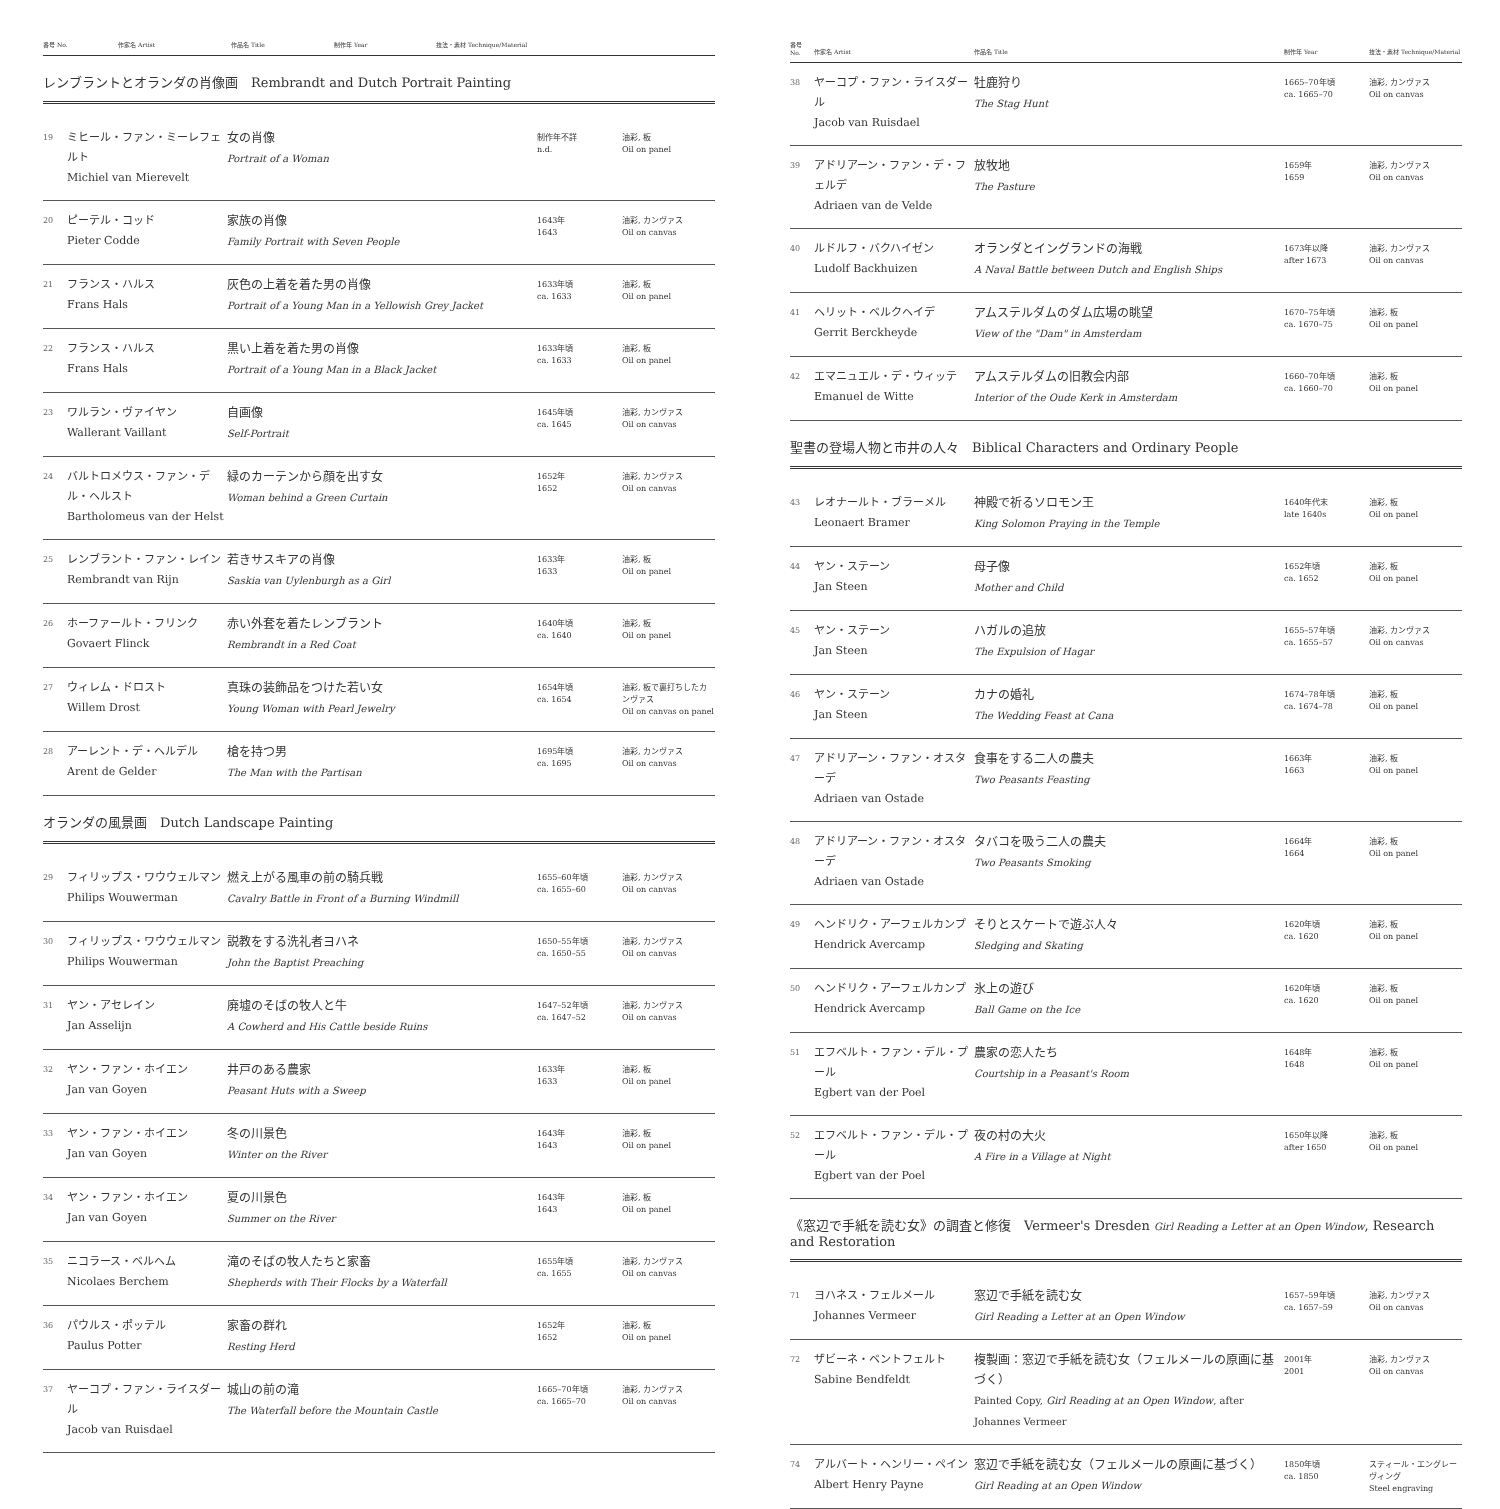| 番号 No. | 作家名 Artist | 作品名 Title | 制作年 Year | 技法・素材 Technique/Material |
| --- | --- | --- | --- | --- |
レンブラントとオランダの肖像画　Rembrandt and Dutch Portrait Painting
| 19 | ミヒール・ファン・ミーレフェルト Michiel van Mierevelt | 女の肖像 Portrait of a Woman | 制作年不詳 n.d. | 油彩, 板 Oil on panel |
| 20 | ピーテル・コッド Pieter Codde | 家族の肖像 Family Portrait with Seven People | 1643年 1643 | 油彩, カンヴァス Oil on canvas |
| 21 | フランス・ハルス Frans Hals | 灰色の上着を着た男の肖像 Portrait of a Young Man in a Yellowish Grey Jacket | 1633年頃 ca. 1633 | 油彩, 板 Oil on panel |
| 22 | フランス・ハルス Frans Hals | 黒い上着を着た男の肖像 Portrait of a Young Man in a Black Jacket | 1633年頃 ca. 1633 | 油彩, 板 Oil on panel |
| 23 | ワルラン・ヴァイヤン Wallerant Vaillant | 自画像 Self-Portrait | 1645年頃 ca. 1645 | 油彩, カンヴァス Oil on canvas |
| 24 | バルトロメウス・ファン・デル・ヘルスト Bartholomeus van der Helst | 緑のカーテンから顔を出す女 Woman behind a Green Curtain | 1652年 1652 | 油彩, カンヴァス Oil on canvas |
| 25 | レンブラント・ファン・レイン Rembrandt van Rijn | 若きサスキアの肖像 Saskia van Uylenburgh as a Girl | 1633年 1633 | 油彩, 板 Oil on panel |
| 26 | ホーファールト・フリンク Govaert Flinck | 赤い外套を着たレンブラント Rembrandt in a Red Coat | 1640年頃 ca. 1640 | 油彩, 板 Oil on panel |
| 27 | ウィレム・ドロスト Willem Drost | 真珠の装飾品をつけた若い女 Young Woman with Pearl Jewelry | 1654年頃 ca. 1654 | 油彩, 板で裏打ちしたカンヴァス Oil on canvas on panel |
| 28 | アーレント・デ・ヘルデル Arent de Gelder | 槍を持つ男 The Man with the Partisan | 1695年頃 ca. 1695 | 油彩, カンヴァス Oil on canvas |
オランダの風景画　Dutch Landscape Painting
| 29 | フィリップス・ワウウェルマン Philips Wouwerman | 燃え上がる風車の前の騎兵戦 Cavalry Battle in Front of a Burning Windmill | 1655–60年頃 ca. 1655–60 | 油彩, カンヴァス Oil on canvas |
| 30 | フィリップス・ワウウェルマン Philips Wouwerman | 説教をする洗礼者ヨハネ John the Baptist Preaching | 1650–55年頃 ca. 1650–55 | 油彩, カンヴァス Oil on canvas |
| 31 | ヤン・アセレイン Jan Asselijn | 廃墟のそばの牧人と牛 A Cowherd and His Cattle beside Ruins | 1647–52年頃 ca. 1647–52 | 油彩, カンヴァス Oil on canvas |
| 32 | ヤン・ファン・ホイエン Jan van Goyen | 井戸のある農家 Peasant Huts with a Sweep | 1633年 1633 | 油彩, 板 Oil on panel |
| 33 | ヤン・ファン・ホイエン Jan van Goyen | 冬の川景色 Winter on the River | 1643年 1643 | 油彩, 板 Oil on panel |
| 34 | ヤン・ファン・ホイエン Jan van Goyen | 夏の川景色 Summer on the River | 1643年 1643 | 油彩, 板 Oil on panel |
| 35 | ニコラース・ベルヘム Nicolaes Berchem | 滝のそばの牧人たちと家畜 Shepherds with Their Flocks by a Waterfall | 1655年頃 ca. 1655 | 油彩, カンヴァス Oil on canvas |
| 36 | パウルス・ポッテル Paulus Potter | 家畜の群れ Resting Herd | 1652年 1652 | 油彩, 板 Oil on panel |
| 37 | ヤーコプ・ファン・ライスダール Jacob van Ruisdael | 城山の前の滝 The Waterfall before the Mountain Castle | 1665–70年頃 ca. 1665–70 | 油彩, カンヴァス Oil on canvas |
| 番号 No. | 作家名 Artist | 作品名 Title | 制作年 Year | 技法・素材 Technique/Material |
| --- | --- | --- | --- | --- |
| 38 | ヤーコプ・ファン・ライスダール Jacob van Ruisdael | 牡鹿狩り The Stag Hunt | 1665–70年頃 ca. 1665–70 | 油彩, カンヴァス Oil on canvas |
| 39 | アドリアーン・ファン・デ・フェルデ Adriaen van de Velde | 放牧地 The Pasture | 1659年 1659 | 油彩, カンヴァス Oil on canvas |
| 40 | ルドルフ・バクハイゼン Ludolf Backhuizen | オランダとイングランドの海戦 A Naval Battle between Dutch and English Ships | 1673年以降 after 1673 | 油彩, カンヴァス Oil on canvas |
| 41 | ヘリット・ベルクヘイデ Gerrit Berckheyde | アムステルダムのダム広場の眺望 View of the "Dam" in Amsterdam | 1670–75年頃 ca. 1670–75 | 油彩, 板 Oil on panel |
| 42 | エマニュエル・デ・ウィッテ Emanuel de Witte | アムステルダムの旧教会内部 Interior of the Oude Kerk in Amsterdam | 1660–70年頃 ca. 1660–70 | 油彩, 板 Oil on panel |
聖書の登場人物と市井の人々　Biblical Characters and Ordinary People
| 43 | レオナールト・ブラーメル Leonaert Bramer | 神殿で祈るソロモン王 King Solomon Praying in the Temple | 1640年代末 late 1640s | 油彩, 板 Oil on panel |
| 44 | ヤン・ステーン Jan Steen | 母子像 Mother and Child | 1652年頃 ca. 1652 | 油彩, 板 Oil on panel |
| 45 | ヤン・ステーン Jan Steen | ハガルの追放 The Expulsion of Hagar | 1655–57年頃 ca. 1655–57 | 油彩, カンヴァス Oil on canvas |
| 46 | ヤン・ステーン Jan Steen | カナの婚礼 The Wedding Feast at Cana | 1674–78年頃 ca. 1674–78 | 油彩, 板 Oil on panel |
| 47 | アドリアーン・ファン・オスターデ Adriaen van Ostade | 食事をする二人の農夫 Two Peasants Feasting | 1663年 1663 | 油彩, 板 Oil on panel |
| 48 | アドリアーン・ファン・オスターデ Adriaen van Ostade | タバコを吸う二人の農夫 Two Peasants Smoking | 1664年 1664 | 油彩, 板 Oil on panel |
| 49 | ヘンドリク・アーフェルカンプ Hendrick Avercamp | そりとスケートで遊ぶ人々 Sledging and Skating | 1620年頃 ca. 1620 | 油彩, 板 Oil on panel |
| 50 | ヘンドリク・アーフェルカンプ Hendrick Avercamp | 氷上の遊び Ball Game on the Ice | 1620年頃 ca. 1620 | 油彩, 板 Oil on panel |
| 51 | エフベルト・ファン・デル・プール Egbert van der Poel | 農家の恋人たち Courtship in a Peasant's Room | 1648年 1648 | 油彩, 板 Oil on panel |
| 52 | エフベルト・ファン・デル・プール Egbert van der Poel | 夜の村の大火 A Fire in a Village at Night | 1650年以降 after 1650 | 油彩, 板 Oil on panel |
《窓辺で手紙を読む女》の調査と修復　Vermeer's Dresden Girl Reading a Letter at an Open Window, Research and Restoration
| 71 | ヨハネス・フェルメール Johannes Vermeer | 窓辺で手紙を読む女 Girl Reading a Letter at an Open Window | 1657–59年頃 ca. 1657–59 | 油彩, カンヴァス Oil on canvas |
| 72 | ザビーネ・ベントフェルト Sabine Bendfeldt | 複製画：窓辺で手紙を読む女（フェルメールの原画に基づく） Painted Copy, Girl Reading at an Open Window , after Johannes Vermeer | 2001年 2001 | 油彩, カンヴァス Oil on canvas |
| 74 | アルバート・ヘンリー・ペイン Albert Henry Payne | 窓辺で手紙を読む女（フェルメールの原画に基づく） Girl Reading at an Open Window | 1850年頃 ca. 1850 | スティール・エングレーヴィング Steel engraving |